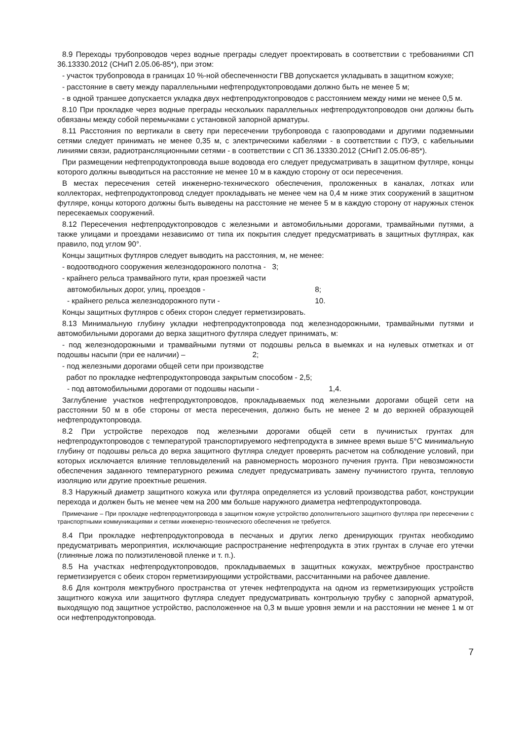8.9 Переходы трубопроводов через водные преграды следует проектировать в соответствии с требованиями СП 36.13330.2012 (СНиП 2.05.06-85*), при этом:
- участок трубопровода в границах 10 %-ной обеспеченности ГВВ допускается укладывать в защитном кожухе;
- расстояние в свету между параллельными нефтепродуктопроводами должно быть не менее 5 м;
- в одной траншее допускается укладка двух нефтепродуктопроводов с расстоянием между ними не менее 0,5 м.
8.10 При прокладке через водные преграды нескольких параллельных нефтепродуктопроводов они должны быть обвязаны между собой перемычками с установкой запорной арматуры.
8.11 Расстояния по вертикали в свету при пересечении трубопровода с газопроводами и другими подземными сетями следует принимать не менее 0,35 м, с электрическими кабелями - в соответствии с ПУЭ, с кабельными линиями связи, радиотрансляционными сетями - в соответствии с СП 36.13330.2012 (СНиП 2.05.06-85*).
При размещении нефтепродуктопровода выше водовода его следует предусматривать в защитном футляре, концы которого должны выводиться на расстояние не менее 10 м в каждую сторону от оси пересечения.
В местах пересечения сетей инженерно-технического обеспечения, проложенных в каналах, лотках или коллекторах, нефтепродуктопровод следует прокладывать не менее чем на 0,4 м ниже этих сооружений в защитном футляре, концы которого должны быть выведены на расстояние не менее 5 м в каждую сторону от наружных стенок пересекаемых сооружений.
8.12 Пересечения нефтепродуктопроводов с железными и автомобильными дорогами, трамвайными путями, а также улицами и проездами независимо от типа их покрытия следует предусматривать в защитных футлярах, как правило, под углом 90°.
Концы защитных футляров следует выводить на расстояния, м, не менее:
- водоотводного сооружения железнодорожного полотна - 3;
- крайнего рельса трамвайного пути, края проезжей части
автомобильных дорог, улиц, проездов - 8;
- крайнего рельса железнодорожного пути - 10.
Концы защитных футляров с обеих сторон следует герметизировать.
8.13 Минимальную глубину укладки нефтепродуктопровода под железнодорожными, трамвайными путями и автомобильными дорогами до верха защитного футляра следует принимать, м:
- под железнодорожными и трамвайными путями от подошвы рельса в выемках и на нулевых отметках и от подошвы насыпи (при ее наличии) – 2;
- под железными дорогами общей сети при производстве
работ по прокладке нефтепродуктопровода закрытым способом - 2,5;
- под автомобильными дорогами от подошвы насыпи - 1,4.
Заглубление участков нефтепродуктопроводов, прокладываемых под железными дорогами общей сети на расстоянии 50 м в обе стороны от места пересечения, должно быть не менее 2 м до верхней образующей нефтепродуктопровода.
8.2 При устройстве переходов под железными дорогами общей сети в пучинистых грунтах для нефтепродуктопроводов с температурой транспортируемого нефтепродукта в зимнее время выше 5°С минимальную глубину от подошвы рельса до верха защитного футляра следует проверять расчетом на соблюдение условий, при которых исключается влияние тепловыделений на равномерность морозного пучения грунта. При невозможности обеспечения заданного температурного режима следует предусматривать замену пучинистого грунта, тепловую изоляцию или другие проектные решения.
8.3 Наружный диаметр защитного кожуха или футляра определяется из условий производства работ, конструкции перехода и должен быть не менее чем на 200 мм больше наружного диаметра нефтепродуктопровода.
Примечание – При прокладке нефтепродуктопровода в защитном кожухе устройство дополнительного защитного футляра при пересечении с транспортными коммуникациями и сетями инженерно-технического обеспечения не требуется.
8.4 При прокладке нефтепродуктопровода в песчаных и других легко дренирующих грунтах необходимо предусматривать мероприятия, исключающие распространение нефтепродукта в этих грунтах в случае его утечки (глиняные ложа по полиэтиленовой пленке и т. п.).
8.5 На участках нефтепродуктопроводов, прокладываемых в защитных кожухах, межтрубное пространство герметизируется с обеих сторон герметизирующими устройствами, рассчитанными на рабочее давление.
8.6 Для контроля межтрубного пространства от утечек нефтепродукта на одном из герметизирующих устройств защитного кожуха или защитного футляра следует предусматривать контрольную трубку с запорной арматурой, выходящую под защитное устройство, расположенное на 0,3 м выше уровня земли и на расстоянии не менее 1 м от оси нефтепродуктопровода.
7